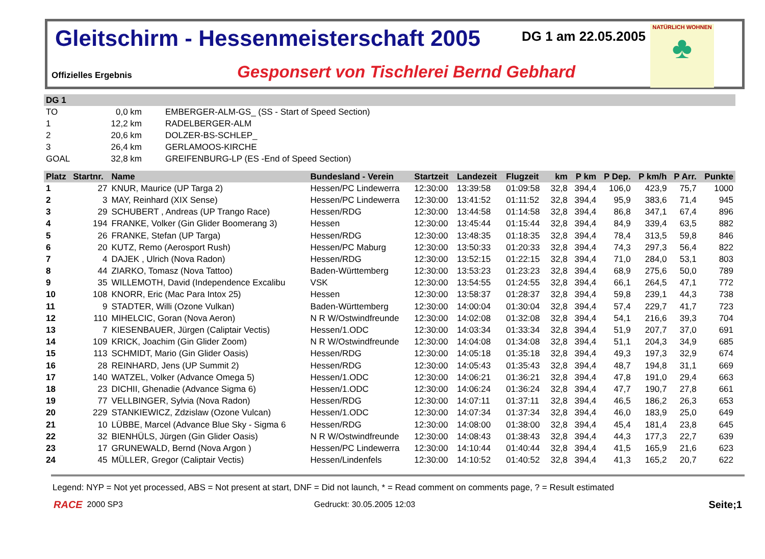Gleitschirm - Hessenmeisterschaft 2005
DG 1 am 22.05.2005
NATÜRLICH WOHNEN
♣
Offizielles Ergebnis
Gesponsert von Tischlerei Bernd Gebhard
| DG 1 | | | |
| TO | 0,0 km | | EMBERGER-ALM-GS_ (SS - Start of Speed Section) |
| 1 | 12,2 km | | RADELBERGER-ALM |
| 2 | 20,6 km | | DOLZER-BS-SCHLEP_ |
| 3 | 26,4 km | | GERLAMOOS-KIRCHE |
| GOAL | 32,8 km | | GREIFENBURG-LP (ES -End of Speed Section) |
| Platz | Startnr. | Name | Bundesland - Verein | Startzeit | Landezeit | Flugzeit | km | P km | P Dep. | P km/h | P Arr. | Punkte |
| --- | --- | --- | --- | --- | --- | --- | --- | --- | --- | --- | --- | --- |
| 1 | 27 | KNUR, Maurice (UP Targa 2) | Hessen/PC Lindewerra | 12:30:00 | 13:39:58 | 01:09:58 | 32,8 | 394,4 | 106,0 | 423,9 | 75,7 | 1000 |
| 2 | 3 | MAY, Reinhard (XIX Sense) | Hessen/PC Lindewerra | 12:30:00 | 13:41:52 | 01:11:52 | 32,8 | 394,4 | 95,9 | 383,6 | 71,4 | 945 |
| 3 | 29 | SCHUBERT , Andreas (UP Trango Race) | Hessen/RDG | 12:30:00 | 13:44:58 | 01:14:58 | 32,8 | 394,4 | 86,8 | 347,1 | 67,4 | 896 |
| 4 | 194 | FRANKE, Volker (Gin Glider Boomerang 3) | Hessen | 12:30:00 | 13:45:44 | 01:15:44 | 32,8 | 394,4 | 84,9 | 339,4 | 63,5 | 882 |
| 5 | 26 | FRANKE, Stefan (UP Targa) | Hessen/RDG | 12:30:00 | 13:48:35 | 01:18:35 | 32,8 | 394,4 | 78,4 | 313,5 | 59,8 | 846 |
| 6 | 20 | KUTZ, Remo (Aerosport Rush) | Hessen/PC Maburg | 12:30:00 | 13:50:33 | 01:20:33 | 32,8 | 394,4 | 74,3 | 297,3 | 56,4 | 822 |
| 7 | 4 | DAJEK , Ulrich (Nova Radon) | Hessen/RDG | 12:30:00 | 13:52:15 | 01:22:15 | 32,8 | 394,4 | 71,0 | 284,0 | 53,1 | 803 |
| 8 | 44 | ZIARKO, Tomasz (Nova Tattoo) | Baden-Württemberg | 12:30:00 | 13:53:23 | 01:23:23 | 32,8 | 394,4 | 68,9 | 275,6 | 50,0 | 789 |
| 9 | 35 | WILLEMOTH, David (Independence Excalibu | VSK | 12:30:00 | 13:54:55 | 01:24:55 | 32,8 | 394,4 | 66,1 | 264,5 | 47,1 | 772 |
| 10 | 108 | KNORR, Eric (Mac Para Intox 25) | Hessen | 12:30:00 | 13:58:37 | 01:28:37 | 32,8 | 394,4 | 59,8 | 239,1 | 44,3 | 738 |
| 11 | 9 | STADTER, Willi (Ozone Vulkan) | Baden-Württemberg | 12:30:00 | 14:00:04 | 01:30:04 | 32,8 | 394,4 | 57,4 | 229,7 | 41,7 | 723 |
| 12 | 110 | MIHELCIC, Goran (Nova Aeron) | N R W/Ostwindfreunde | 12:30:00 | 14:02:08 | 01:32:08 | 32,8 | 394,4 | 54,1 | 216,6 | 39,3 | 704 |
| 13 | 7 | KIESENBAUER, Jürgen (Caliptair Vectis) | Hessen/1.ODC | 12:30:00 | 14:03:34 | 01:33:34 | 32,8 | 394,4 | 51,9 | 207,7 | 37,0 | 691 |
| 14 | 109 | KRICK, Joachim (Gin Glider Zoom) | N R W/Ostwindfreunde | 12:30:00 | 14:04:08 | 01:34:08 | 32,8 | 394,4 | 51,1 | 204,3 | 34,9 | 685 |
| 15 | 113 | SCHMIDT, Mario (Gin Glider Oasis) | Hessen/RDG | 12:30:00 | 14:05:18 | 01:35:18 | 32,8 | 394,4 | 49,3 | 197,3 | 32,9 | 674 |
| 16 | 28 | REINHARD, Jens (UP Summit 2) | Hessen/RDG | 12:30:00 | 14:05:43 | 01:35:43 | 32,8 | 394,4 | 48,7 | 194,8 | 31,1 | 669 |
| 17 | 140 | WATZEL, Volker (Advance Omega 5) | Hessen/1.ODC | 12:30:00 | 14:06:21 | 01:36:21 | 32,8 | 394,4 | 47,8 | 191,0 | 29,4 | 663 |
| 18 | 23 | DICHII, Ghenadie (Advance Sigma 6) | Hessen/1.ODC | 12:30:00 | 14:06:24 | 01:36:24 | 32,8 | 394,4 | 47,7 | 190,7 | 27,8 | 661 |
| 19 | 77 | VELLBINGER, Sylvia (Nova Radon) | Hessen/RDG | 12:30:00 | 14:07:11 | 01:37:11 | 32,8 | 394,4 | 46,5 | 186,2 | 26,3 | 653 |
| 20 | 229 | STANKIEWICZ, Zdzislaw (Ozone Vulcan) | Hessen/1.ODC | 12:30:00 | 14:07:34 | 01:37:34 | 32,8 | 394,4 | 46,0 | 183,9 | 25,0 | 649 |
| 21 | 10 | LÜBBE, Marcel (Advance Blue Sky - Sigma 6 | Hessen/RDG | 12:30:00 | 14:08:00 | 01:38:00 | 32,8 | 394,4 | 45,4 | 181,4 | 23,8 | 645 |
| 22 | 32 | BIENHÜLS, Jürgen (Gin Glider Oasis) | N R W/Ostwindfreunde | 12:30:00 | 14:08:43 | 01:38:43 | 32,8 | 394,4 | 44,3 | 177,3 | 22,7 | 639 |
| 23 | 17 | GRUNEWALD, Bernd (Nova Argon ) | Hessen/PC Lindewerra | 12:30:00 | 14:10:44 | 01:40:44 | 32,8 | 394,4 | 41,5 | 165,9 | 21,6 | 623 |
| 24 | 45 | MÜLLER, Gregor (Caliptair Vectis) | Hessen/Lindenfels | 12:30:00 | 14:10:52 | 01:40:52 | 32,8 | 394,4 | 41,3 | 165,2 | 20,7 | 622 |
Legend: NYP = Not yet processed, ABS = Not present at start, DNF = Did not launch, * = Read comment on comments page, ? = Result estimated
RACE 2000 SP3 Gedruckt: 30.05.2005 12:03 Seite;1